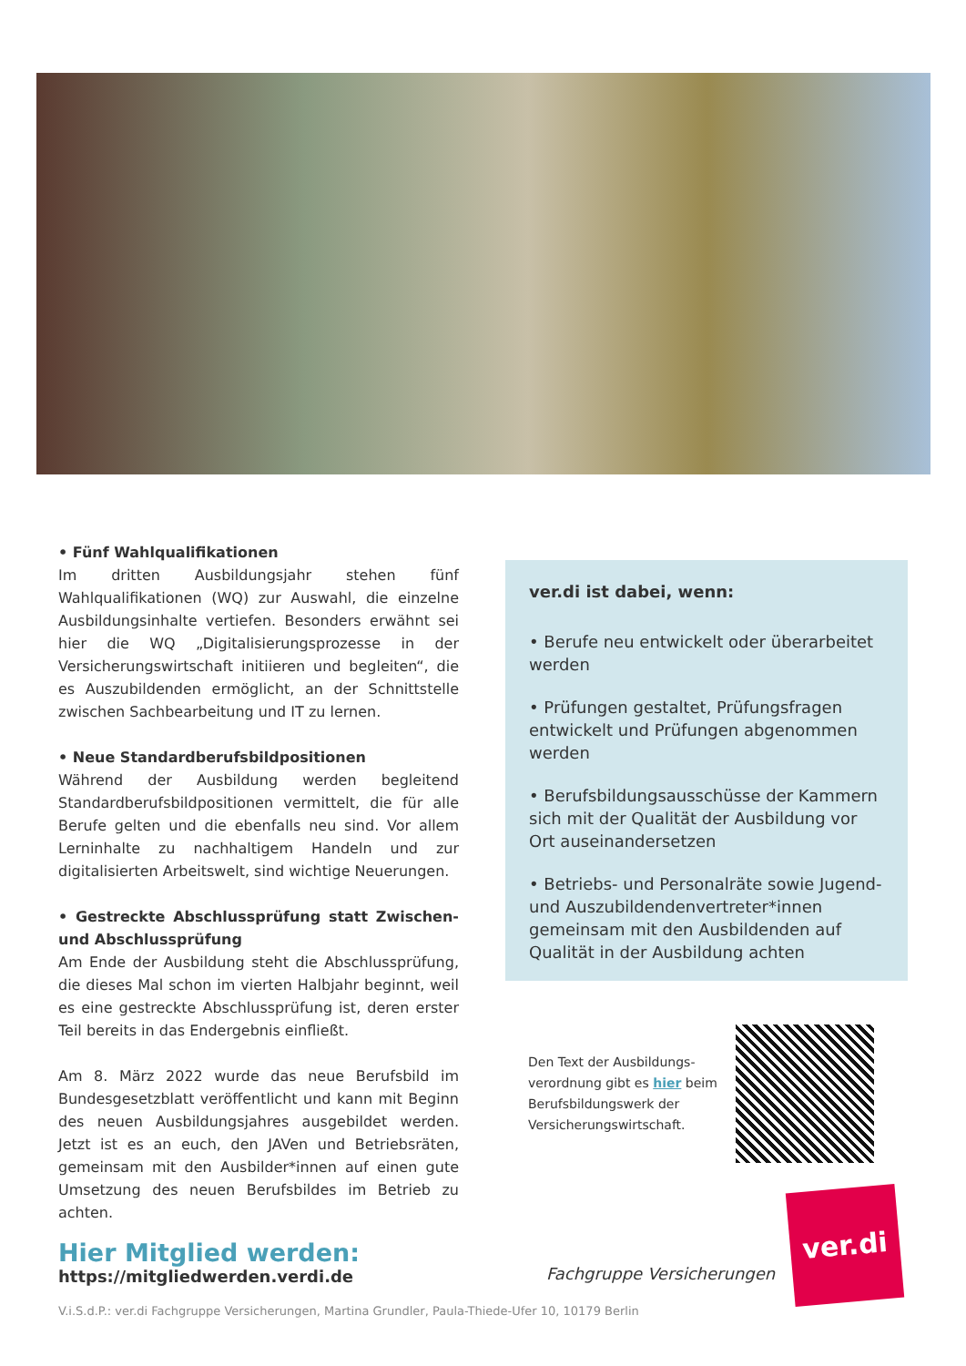• Fünf Wahlqualifikationen
Im dritten Ausbildungsjahr stehen fünf Wahlqualifikationen (WQ) zur Auswahl, die einzelne Ausbildungsinhalte vertiefen. Besonders erwähnt sei hier die WQ „Digitalisierungsprozesse in der Versicherungswirtschaft initiieren und begleiten“, die es Auszubildenden ermöglicht, an der Schnittstelle zwischen Sachbearbeitung und IT zu lernen.
• Neue Standardberufsbildpositionen
Während der Ausbildung werden begleitend Standardberufsbildpositionen vermittelt, die für alle Berufe gelten und die ebenfalls neu sind. Vor allem Lerninhalte zu nachhaltigem Handeln und zur digitalisierten Arbeitswelt, sind wichtige Neuerungen.
• Gestreckte Abschlussprüfung statt Zwischen- und Abschlussprüfung
Am Ende der Ausbildung steht die Abschlussprüfung, die dieses Mal schon im vierten Halbjahr beginnt, weil es eine gestreckte Abschlussprüfung ist, deren erster Teil bereits in das Endergebnis einfließt.
Am 8. März 2022 wurde das neue Berufsbild im Bundesgesetzblatt veröffentlicht und kann mit Beginn des neuen Ausbildungsjahres ausgebildet werden. Jetzt ist es an euch, den JAVen und Betriebsräten, gemeinsam mit den Ausbilder*innen auf einen gute Umsetzung des neuen Berufsbildes im Betrieb zu achten.
ver.di ist dabei, wenn:
• Berufe neu entwickelt oder überarbeitet werden
• Prüfungen gestaltet, Prüfungsfragen entwickelt und Prüfungen abgenommen werden
• Berufsbildungsausschüsse der Kammern sich mit der Qualität der Ausbildung vor Ort auseinandersetzen
• Betriebs- und Personalräte sowie Jugend- und Auszubildendenvertreter*innen gemeinsam mit den Ausbildenden auf Qualität in der Ausbildung achten
Den Text der Ausbildungs­verordnung gibt es hier beim Berufsbildungswerk der Versicherungswirtschaft.
Hier Mitglied werden:
https://mitgliedwerden.verdi.de
Fachgruppe Versicherungen
ver.di
V.i.S.d.P.: ver.di Fachgruppe Versicherungen, Martina Grundler, Paula-Thiede-Ufer 10, 10179 Berlin